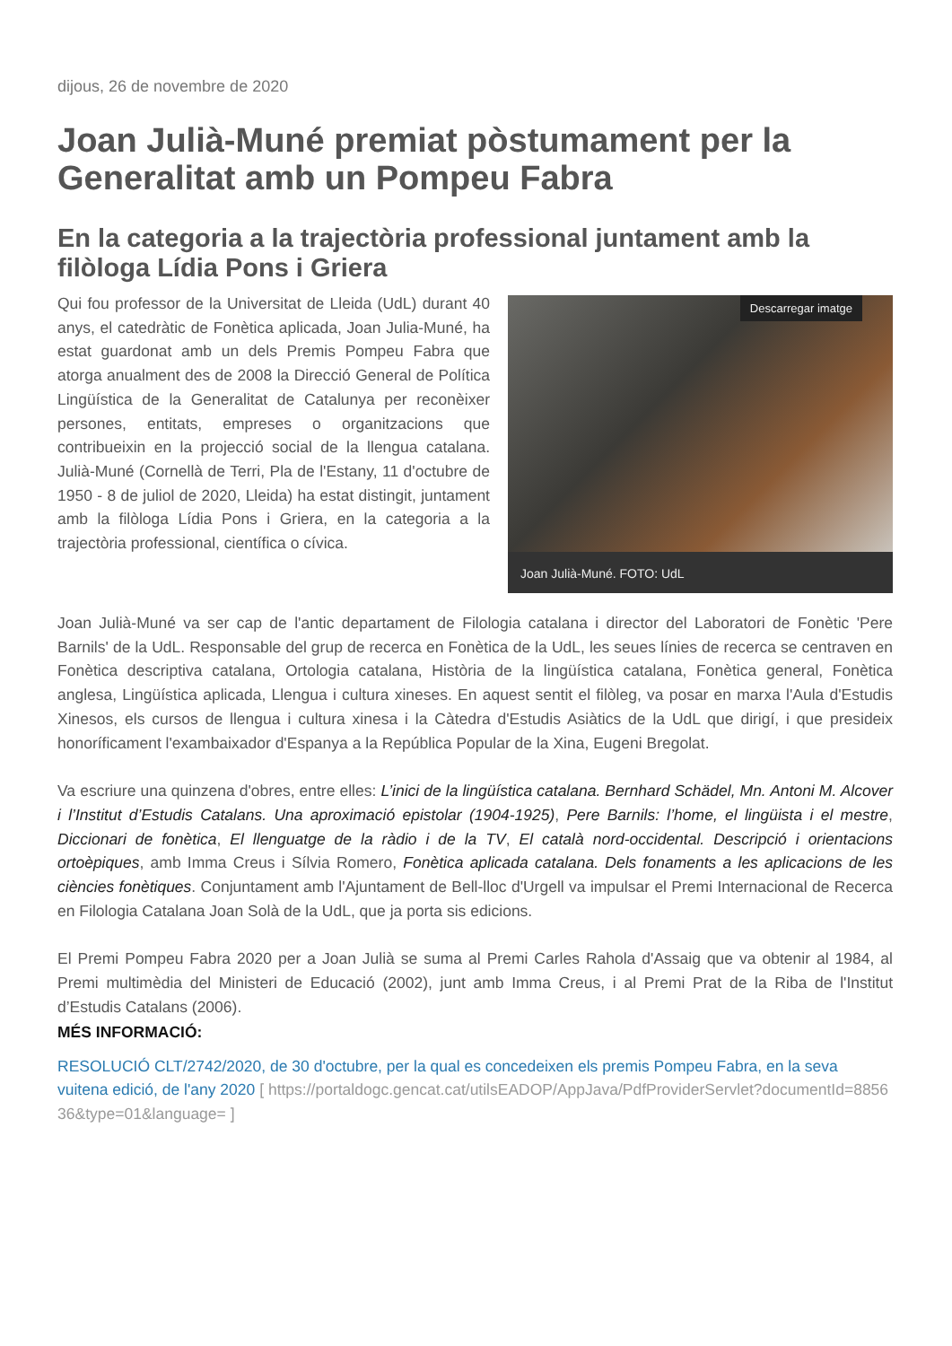dijous, 26 de novembre de 2020
Joan Julià-Muné premiat pòstumament per la Generalitat amb un Pompeu Fabra
En la categoria a la trajectòria professional juntament amb la filòloga Lídia Pons i Griera
Descarregar imatge
Joan Julià-Muné. FOTO: UdL
Qui fou professor de la Universitat de Lleida (UdL) durant 40 anys, el catedràtic de Fonètica aplicada, Joan Julia-Muné, ha estat guardonat amb un dels Premis Pompeu Fabra que atorga anualment des de 2008 la Direcció General de Política Lingüística de la Generalitat de Catalunya per reconèixer persones, entitats, empreses o organitzacions que contribueixin en la projecció social de la llengua catalana. Julià-Muné (Cornellà de Terri, Pla de l'Estany, 11 d'octubre de 1950 - 8 de juliol de 2020, Lleida) ha estat distingit, juntament amb la filòloga Lídia Pons i Griera, en la categoria a la trajectòria professional, científica o cívica.
Joan Julià-Muné va ser cap de l'antic departament de Filologia catalana i director del Laboratori de Fonètic 'Pere Barnils' de la UdL. Responsable del grup de recerca en Fonètica de la UdL, les seues línies de recerca se centraven en Fonètica descriptiva catalana, Ortologia catalana, Història de la lingüística catalana, Fonètica general, Fonètica anglesa, Lingüística aplicada, Llengua i cultura xineses. En aquest sentit el filòleg, va posar en marxa l'Aula d'Estudis Xinesos, els cursos de llengua i cultura xinesa i la Càtedra d'Estudis Asiàtics de la UdL que dirigí, i que presideix honoríficament l'exambaixador d'Espanya a la República Popular de la Xina, Eugeni Bregolat.
Va escriure una quinzena d'obres, entre elles: L’inici de la lingüística catalana. Bernhard Schädel, Mn. Antoni M. Alcover i l’Institut d’Estudis Catalans. Una aproximació epistolar (1904-1925), Pere Barnils: l’home, el lingüista i el mestre, Diccionari de fonètica, El llenguatge de la ràdio i de la TV, El català nord-occidental. Descripció i orientacions ortoèpiques, amb Imma Creus i Sílvia Romero, Fonètica aplicada catalana. Dels fonaments a les aplicacions de les ciències fonètiques. Conjuntament amb l'Ajuntament de Bell-lloc d'Urgell va impulsar el Premi Internacional de Recerca en Filologia Catalana Joan Solà de la UdL, que ja porta sis edicions.
El Premi Pompeu Fabra 2020 per a Joan Julià se suma al Premi Carles Rahola d'Assaig que va obtenir al 1984, al Premi multimèdia del Ministeri de Educació (2002), junt amb Imma Creus, i al Premi Prat de la Riba de l'Institut d’Estudis Catalans (2006).
MÉS INFORMACIÓ:
RESOLUCIÓ CLT/2742/2020, de 30 d'octubre, per la qual es concedeixen els premis Pompeu Fabra, en la seva vuitena edició, de l'any 2020 [ https://portaldogc.gencat.cat/utilsEADOP/AppJava/PdfProviderServlet?documentId=885636&type=01&language= ]